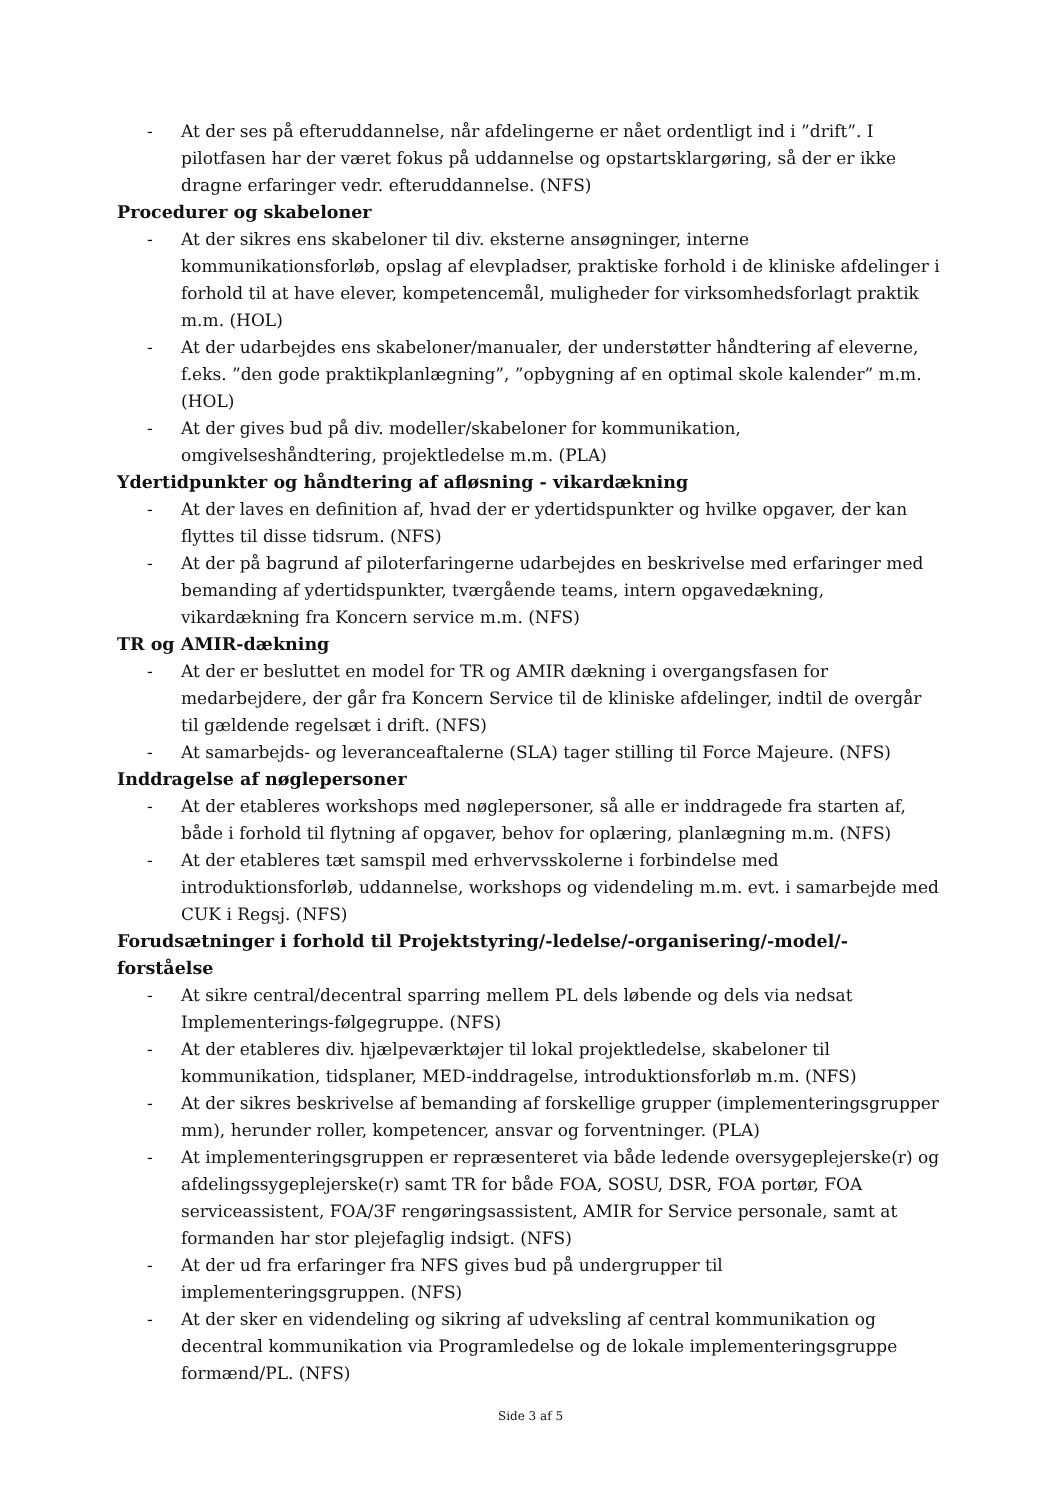- At der ses på efteruddannelse, når afdelingerne er nået ordentligt ind i ”drift”. I pilotfasen har der været fokus på uddannelse og opstartsklargøring, så der er ikke dragne erfaringer vedr. efteruddannelse. (NFS)
Procedurer og skabeloner
- At der sikres ens skabeloner til div. eksterne ansøgninger, interne kommunikationsforløb, opslag af elevpladser, praktiske forhold i de kliniske afdelinger i forhold til at have elever, kompetencemål, muligheder for virksomhedsforlagt praktik m.m. (HOL)
- At der udarbejdes ens skabeloner/manualer, der understøtter håndtering af eleverne, f.eks. ”den gode praktikplanlægning”, ”opbygning af en optimal skole kalender” m.m. (HOL)
- At der gives bud på div. modeller/skabeloner for kommunikation, omgivelseshåndtering, projektledelse m.m. (PLA)
Ydertidpunkter og håndtering af afløsning - vikardækning
- At der laves en definition af, hvad der er ydertidspunkter og hvilke opgaver, der kan flyttes til disse tidsrum. (NFS)
- At der på bagrund af piloterfaringerne udarbejdes en beskrivelse med erfaringer med bemanding af ydertidspunkter, tværgående teams, intern opgavedækning, vikardækning fra Koncern service m.m. (NFS)
TR og AMIR-dækning
- At der er besluttet en model for TR og AMIR dækning i overgangsfasen for medarbejdere, der går fra Koncern Service til de kliniske afdelinger, indtil de overgår til gældende regelsæt i drift. (NFS)
- At samarbejds- og leveranceaftalerne (SLA) tager stilling til Force Majeure. (NFS)
Inddragelse af nøglepersoner
- At der etableres workshops med nøglepersoner, så alle er inddragede fra starten af, både i forhold til flytning af opgaver, behov for oplæring, planlægning m.m. (NFS)
- At der etableres tæt samspil med erhvervsskolerne i forbindelse med introduktionsforløb, uddannelse, workshops og videndeling m.m. evt. i samarbejde med CUK i Regsj. (NFS)
Forudsætninger i forhold til Projektstyring/-ledelse/-organisering/-model/-forståelse
- At sikre central/decentral sparring mellem PL dels løbende og dels via nedsat Implementerings-følgegruppe. (NFS)
- At der etableres div. hjælpeværktøjer til lokal projektledelse, skabeloner til kommunikation, tidsplaner, MED-inddragelse, introduktionsforløb m.m. (NFS)
- At der sikres beskrivelse af bemanding af forskellige grupper (implementeringsgrupper mm), herunder roller, kompetencer, ansvar og forventninger. (PLA)
- At implementeringsgruppen er repræsenteret via både ledende oversygeplejerske(r) og afdelingssygeplejerske(r) samt TR for både FOA, SOSU, DSR, FOA portør, FOA serviceassistent, FOA/3F rengøringsassistent, AMIR for Service personale, samt at formanden har stor plejefaglig indsigt. (NFS)
- At der ud fra erfaringer fra NFS gives bud på undergrupper til implementeringsgruppen. (NFS)
- At der sker en videndeling og sikring af udveksling af central kommunikation og decentral kommunikation via Programledelse og de lokale implementeringsgruppe formænd/PL. (NFS)
Side 3 af 5